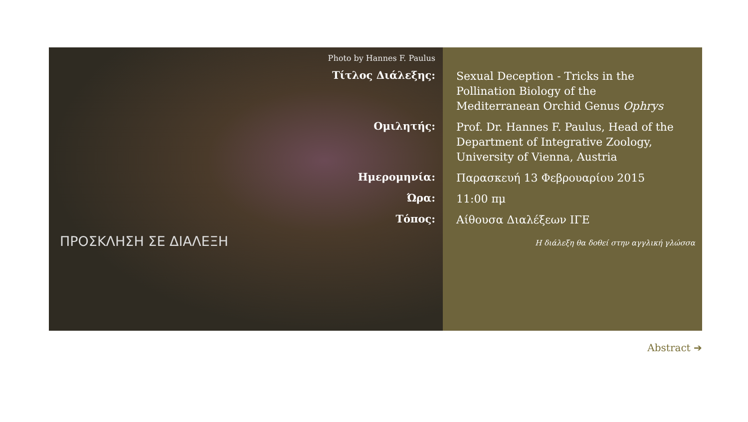Photo by Hannes F. Paulus
| Τίτλος Διάλεξης: | Sexual Deception - Tricks in the Pollination Biology of the Mediterranean Orchid Genus Ophrys |
| Ομιλητής: | Prof. Dr. Hannes F. Paulus, Head of the Department of Integrative Zoology, University of Vienna, Austria |
| Ημερομηνία: | Παρασκευή 13 Φεβρουαρίου 2015 |
| Ώρα: | 11:00 πμ |
| Τόπος: | Αίθουσα Διαλέξεων ΙΓΕ |
ΠΡΟΣΚΛΗΣΗ ΣΕ ΔΙΑΛΕΞΗ
Η διάλεξη θα δοθεί στην αγγλική γλώσσα
Abstract ➔